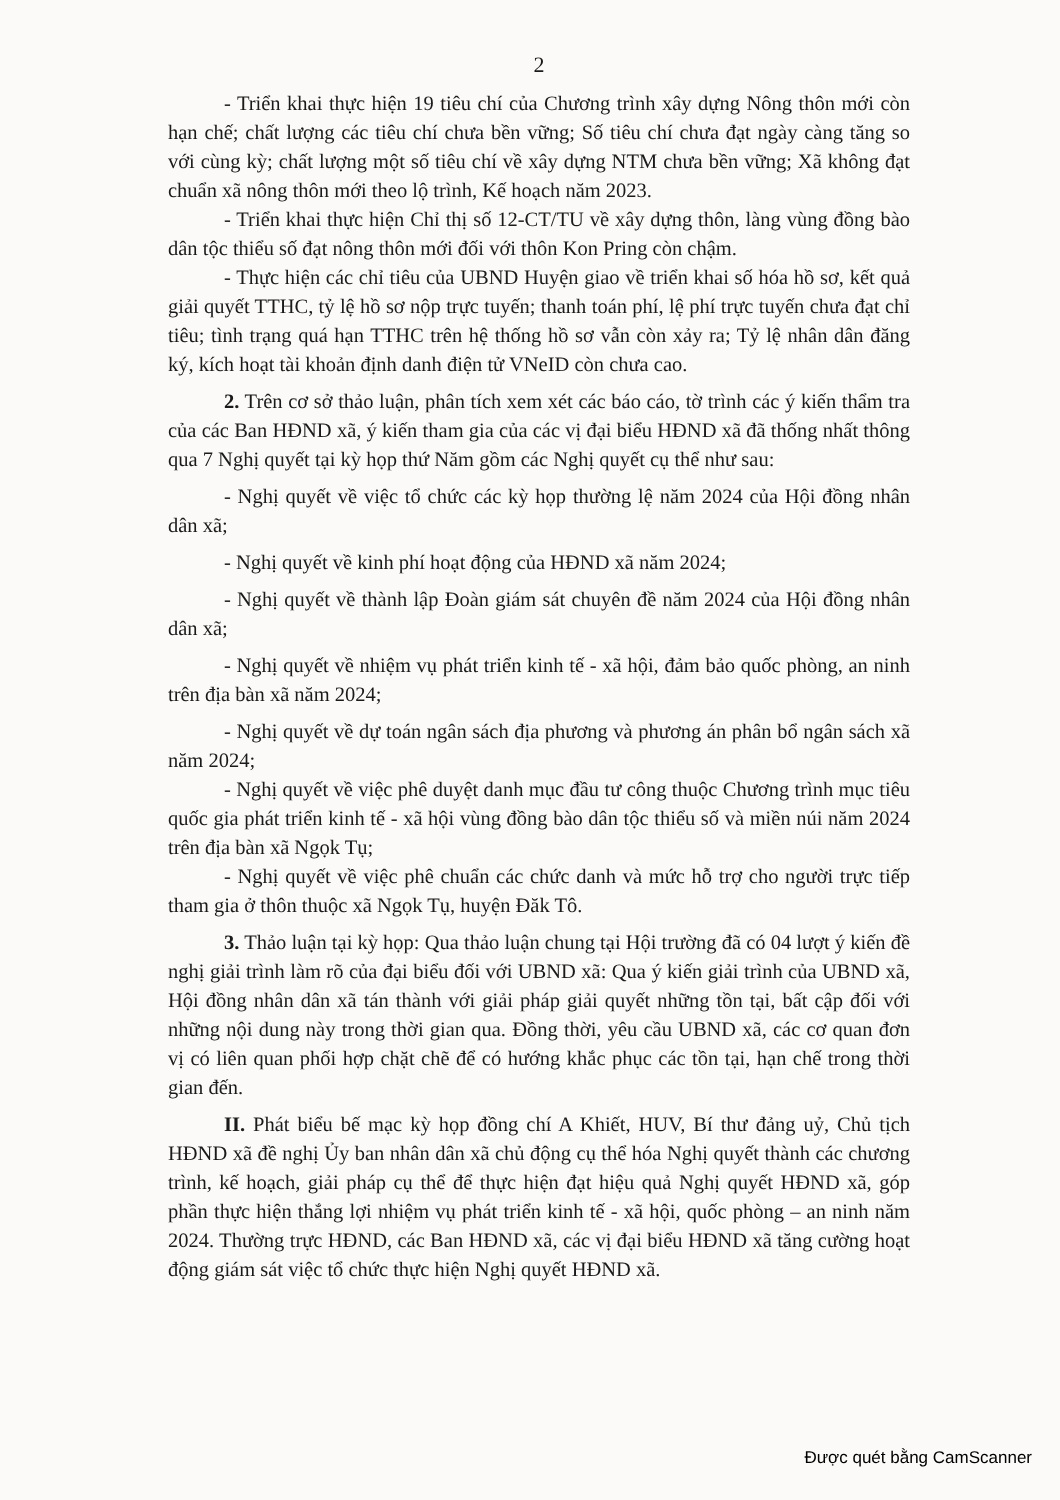2
- Triển khai thực hiện 19 tiêu chí của Chương trình xây dựng Nông thôn mới còn hạn chế; chất lượng các tiêu chí chưa bền vững; Số tiêu chí chưa đạt ngày càng tăng so với cùng kỳ; chất lượng một số tiêu chí về xây dựng NTM chưa bền vững; Xã không đạt chuẩn xã nông thôn mới theo lộ trình, Kế hoạch năm 2023.
- Triển khai thực hiện Chỉ thị số 12-CT/TU về xây dựng thôn, làng vùng đồng bào dân tộc thiểu số đạt nông thôn mới đối với thôn Kon Pring còn chậm.
- Thực hiện các chỉ tiêu của UBND Huyện giao về triển khai số hóa hồ sơ, kết quả giải quyết TTHC, tỷ lệ hồ sơ nộp trực tuyến; thanh toán phí, lệ phí trực tuyến chưa đạt chỉ tiêu; tình trạng quá hạn TTHC trên hệ thống hồ sơ vẫn còn xảy ra; Tỷ lệ nhân dân đăng ký, kích hoạt tài khoản định danh điện tử VNeID còn chưa cao.
2. Trên cơ sở thảo luận, phân tích xem xét các báo cáo, tờ trình các ý kiến thẩm tra của các Ban HĐND xã, ý kiến tham gia của các vị đại biểu HĐND xã đã thống nhất thông qua 7 Nghị quyết tại kỳ họp thứ Năm gồm các Nghị quyết cụ thể như sau:
- Nghị quyết về việc tổ chức các kỳ họp thường lệ năm 2024 của Hội đồng nhân dân xã;
- Nghị quyết về kinh phí hoạt động của HĐND xã năm 2024;
- Nghị quyết về thành lập Đoàn giám sát chuyên đề năm 2024 của Hội đồng nhân dân xã;
- Nghị quyết về nhiệm vụ phát triển kinh tế - xã hội, đảm bảo quốc phòng, an ninh trên địa bàn xã năm 2024;
- Nghị quyết về dự toán ngân sách địa phương và phương án phân bổ ngân sách xã năm 2024;
- Nghị quyết về việc phê duyệt danh mục đầu tư công thuộc Chương trình mục tiêu quốc gia phát triển kinh tế - xã hội vùng đồng bào dân tộc thiểu số và miền núi năm 2024 trên địa bàn xã Ngọk Tụ;
- Nghị quyết về việc phê chuẩn các chức danh và mức hỗ trợ cho người trực tiếp tham gia ở thôn thuộc xã Ngọk Tụ, huyện Đăk Tô.
3. Thảo luận tại kỳ họp: Qua thảo luận chung tại Hội trường đã có 04 lượt ý kiến đề nghị giải trình làm rõ của đại biểu đối với UBND xã: Qua ý kiến giải trình của UBND xã, Hội đồng nhân dân xã tán thành với giải pháp giải quyết những tồn tại, bất cập đối với những nội dung này trong thời gian qua. Đồng thời, yêu cầu UBND xã, các cơ quan đơn vị có liên quan phối hợp chặt chẽ để có hướng khắc phục các tồn tại, hạn chế trong thời gian đến.
II. Phát biểu bế mạc kỳ họp đồng chí A Khiết, HUV, Bí thư đảng uỷ, Chủ tịch HĐND xã đề nghị Ủy ban nhân dân xã chủ động cụ thể hóa Nghị quyết thành các chương trình, kế hoạch, giải pháp cụ thể để thực hiện đạt hiệu quả Nghị quyết HĐND xã, góp phần thực hiện thắng lợi nhiệm vụ phát triển kinh tế - xã hội, quốc phòng – an ninh năm 2024. Thường trực HĐND, các Ban HĐND xã, các vị đại biểu HĐND xã tăng cường hoạt động giám sát việc tổ chức thực hiện Nghị quyết HĐND xã.
Được quét bằng CamScanner